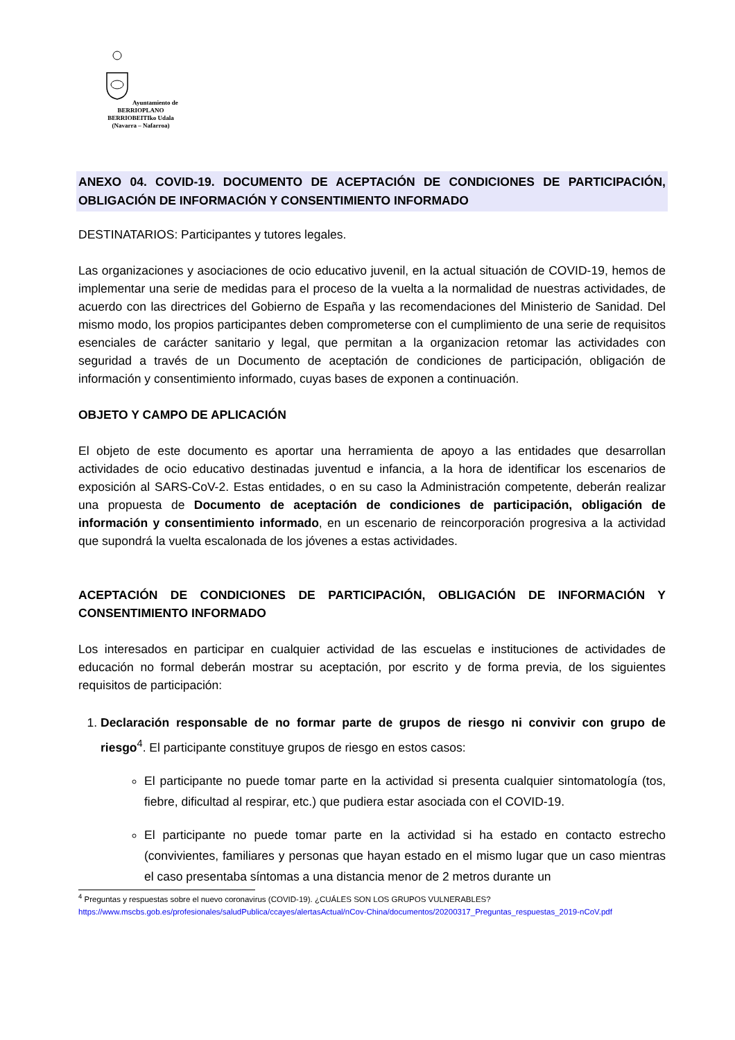Ayuntamiento de BERRIOPLANO
BERRIOBEITIko Udala
(Navarra – Nafarroa)
ANEXO 04. COVID-19. DOCUMENTO DE ACEPTACIÓN DE CONDICIONES DE PARTICIPACIÓN, OBLIGACIÓN DE INFORMACIÓN Y CONSENTIMIENTO INFORMADO
DESTINATARIOS: Participantes y tutores legales.
Las organizaciones y asociaciones de ocio educativo juvenil, en la actual situación de COVID-19, hemos de implementar una serie de medidas para el proceso de la vuelta a la normalidad de nuestras actividades, de acuerdo con las directrices del Gobierno de España y las recomendaciones del Ministerio de Sanidad. Del mismo modo, los propios participantes deben comprometerse con el cumplimiento de una serie de requisitos esenciales de carácter sanitario y legal, que permitan a la organizacion retomar las actividades con seguridad a través de un Documento de aceptación de condiciones de participación, obligación de información y consentimiento informado, cuyas bases de exponen a continuación.
OBJETO Y CAMPO DE APLICACIÓN
El objeto de este documento es aportar una herramienta de apoyo a las entidades que desarrollan actividades de ocio educativo destinadas juventud e infancia, a la hora de identificar los escenarios de exposición al SARS-CoV-2. Estas entidades, o en su caso la Administración competente, deberán realizar una propuesta de Documento de aceptación de condiciones de participación, obligación de información y consentimiento informado, en un escenario de reincorporación progresiva a la actividad que supondrá la vuelta escalonada de los jóvenes a estas actividades.
ACEPTACIÓN DE CONDICIONES DE PARTICIPACIÓN, OBLIGACIÓN DE INFORMACIÓN Y CONSENTIMIENTO INFORMADO
Los interesados en participar en cualquier actividad de las escuelas e instituciones de actividades de educación no formal deberán mostrar su aceptación, por escrito y de forma previa, de los siguientes requisitos de participación:
1. Declaración responsable de no formar parte de grupos de riesgo ni convivir con grupo de riesgo<sup>4</sup>. El participante constituye grupos de riesgo en estos casos:
El participante no puede tomar parte en la actividad si presenta cualquier sintomatología (tos, fiebre, dificultad al respirar, etc.) que pudiera estar asociada con el COVID-19.
El participante no puede tomar parte en la actividad si ha estado en contacto estrecho (convivientes, familiares y personas que hayan estado en el mismo lugar que un caso mientras el caso presentaba síntomas a una distancia menor de 2 metros durante un
<sup>4</sup> Preguntas y respuestas sobre el nuevo coronavirus (COVID-19). ¿CUÁLES SON LOS GRUPOS VULNERABLES?
https://www.mscbs.gob.es/profesionales/saludPublica/ccayes/alertasActual/nCov-China/documentos/20200317_Preguntas_respuestas_2019-nCoV.pdf